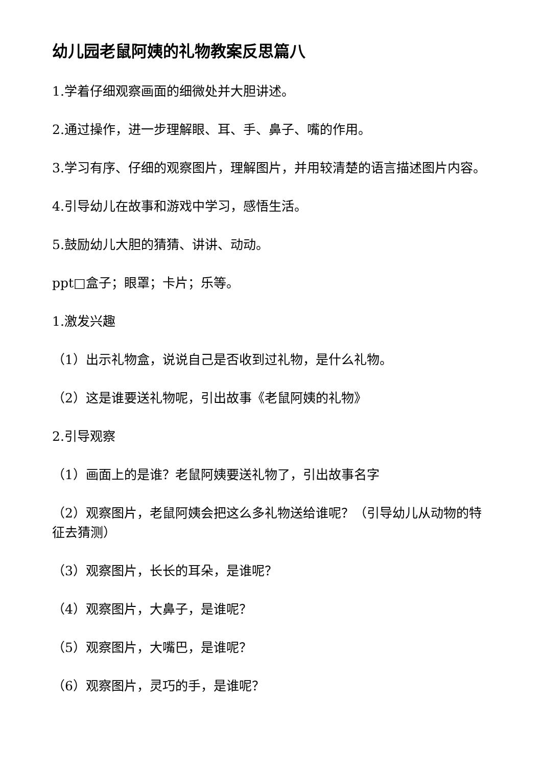幼儿园老鼠阿姨的礼物教案反思篇八
1.学着仔细观察画面的细微处并大胆讲述。
2.通过操作，进一步理解眼、耳、手、鼻子、嘴的作用。
3.学习有序、仔细的观察图片，理解图片，并用较清楚的语言描述图片内容。
4.引导幼儿在故事和游戏中学习，感悟生活。
5.鼓励幼儿大胆的猜猜、讲讲、动动。
ppt□盒子；眼罩；卡片；乐等。
1.激发兴趣
（1）出示礼物盒，说说自己是否收到过礼物，是什么礼物。
（2）这是谁要送礼物呢，引出故事《老鼠阿姨的礼物》
2.引导观察
（1）画面上的是谁？老鼠阿姨要送礼物了，引出故事名字
（2）观察图片，老鼠阿姨会把这么多礼物送给谁呢？（引导幼儿从动物的特征去猜测）
（3）观察图片，长长的耳朵，是谁呢？
（4）观察图片，大鼻子，是谁呢？
（5）观察图片，大嘴巴，是谁呢？
（6）观察图片，灵巧的手，是谁呢？